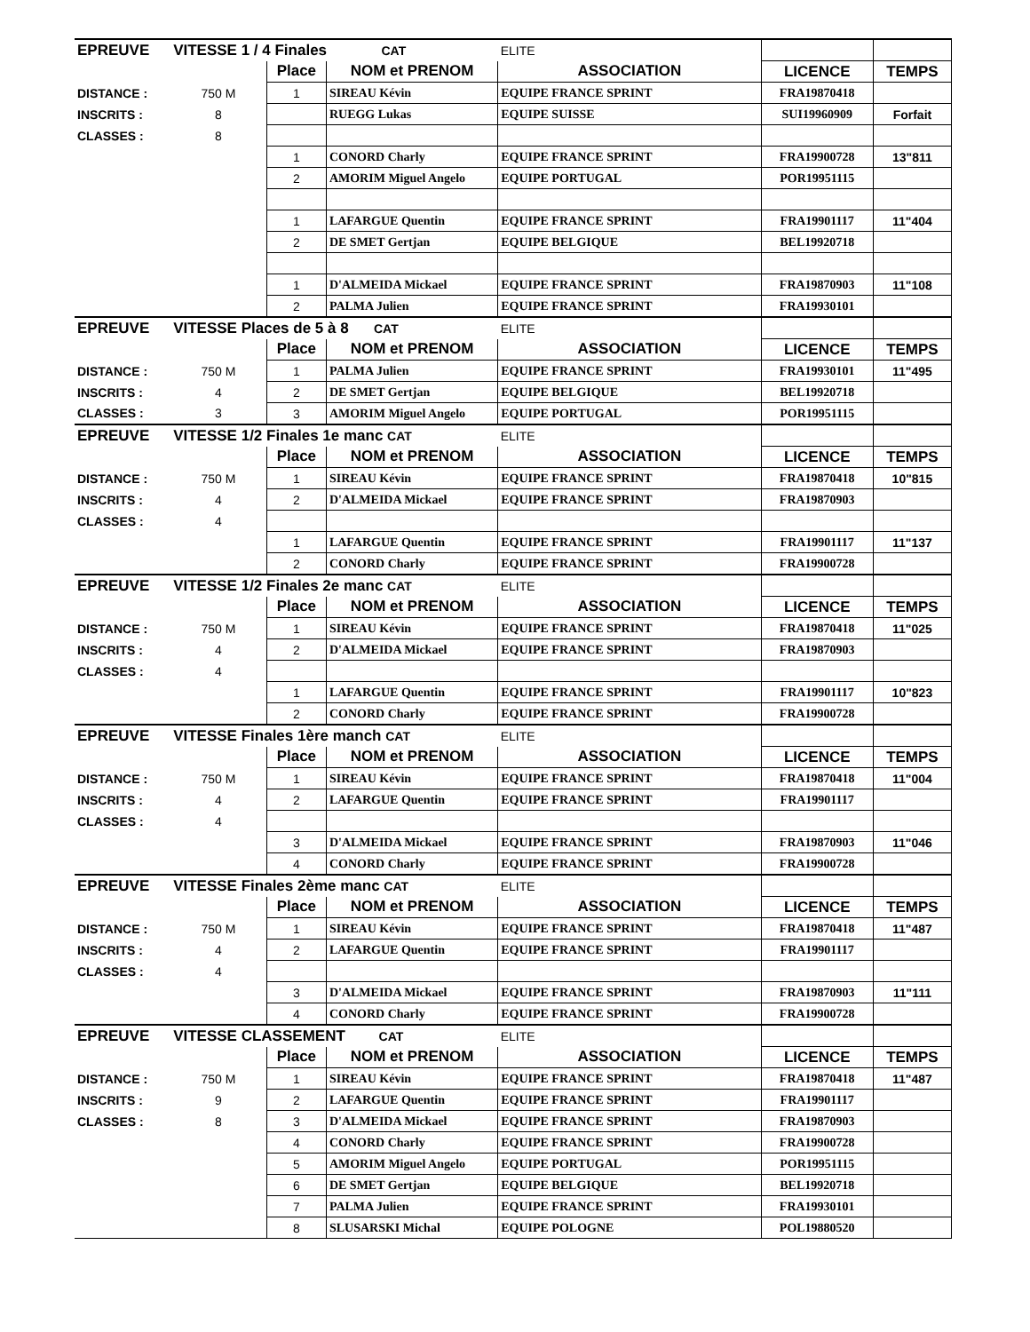| EPREUVE | VITESSE 1 / 4 Finales CAT | | | ELITE | | |
| | | Place | NOM et PRENOM | ASSOCIATION | LICENCE | TEMPS |
| DISTANCE : | 750 M | 1 | SIREAU Kévin | EQUIPE FRANCE SPRINT | FRA19870418 | |
| INSCRITS : | 8 | | RUEGG Lukas | EQUIPE SUISSE | SUI19960909 | Forfait |
| CLASSES : | 8 | | | | | |
| | | 1 | CONORD Charly | EQUIPE FRANCE SPRINT | FRA19900728 | 13"811 |
| | | 2 | AMORIM Miguel Angelo | EQUIPE PORTUGAL | POR19951115 | |
| | | 1 | LAFARGUE Quentin | EQUIPE FRANCE SPRINT | FRA19901117 | 11"404 |
| | | 2 | DE SMET Gertjan | EQUIPE BELGIQUE | BEL19920718 | |
| | | 1 | D'ALMEIDA Mickael | EQUIPE FRANCE SPRINT | FRA19870903 | 11"108 |
| | | 2 | PALMA Julien | EQUIPE FRANCE SPRINT | FRA19930101 | |
| EPREUVE | VITESSE Places de 5 à 8 CAT | | | ELITE | | |
| | | Place | NOM et PRENOM | ASSOCIATION | LICENCE | TEMPS |
| DISTANCE : | 750 M | 1 | PALMA Julien | EQUIPE FRANCE SPRINT | FRA19930101 | 11"495 |
| INSCRITS : | 4 | 2 | DE SMET Gertjan | EQUIPE BELGIQUE | BEL19920718 | |
| CLASSES : | 3 | 3 | AMORIM Miguel Angelo | EQUIPE PORTUGAL | POR19951115 | |
| EPREUVE | VITESSE 1/2 Finales 1e manc CAT | | | ELITE | | |
| | | Place | NOM et PRENOM | ASSOCIATION | LICENCE | TEMPS |
| DISTANCE : | 750 M | 1 | SIREAU Kévin | EQUIPE FRANCE SPRINT | FRA19870418 | 10"815 |
| INSCRITS : | 4 | 2 | D'ALMEIDA Mickael | EQUIPE FRANCE SPRINT | FRA19870903 | |
| CLASSES : | 4 | | | | | |
| | | 1 | LAFARGUE Quentin | EQUIPE FRANCE SPRINT | FRA19901117 | 11"137 |
| | | 2 | CONORD Charly | EQUIPE FRANCE SPRINT | FRA19900728 | |
| EPREUVE | VITESSE 1/2 Finales 2e manc CAT | | | ELITE | | |
| | | Place | NOM et PRENOM | ASSOCIATION | LICENCE | TEMPS |
| DISTANCE : | 750 M | 1 | SIREAU Kévin | EQUIPE FRANCE SPRINT | FRA19870418 | 11"025 |
| INSCRITS : | 4 | 2 | D'ALMEIDA Mickael | EQUIPE FRANCE SPRINT | FRA19870903 | |
| CLASSES : | 4 | | | | | |
| | | 1 | LAFARGUE Quentin | EQUIPE FRANCE SPRINT | FRA19901117 | 10"823 |
| | | 2 | CONORD Charly | EQUIPE FRANCE SPRINT | FRA19900728 | |
| EPREUVE | VITESSE Finales 1ère manch CAT | | | ELITE | | |
| | | Place | NOM et PRENOM | ASSOCIATION | LICENCE | TEMPS |
| DISTANCE : | 750 M | 1 | SIREAU Kévin | EQUIPE FRANCE SPRINT | FRA19870418 | 11"004 |
| INSCRITS : | 4 | 2 | LAFARGUE Quentin | EQUIPE FRANCE SPRINT | FRA19901117 | |
| CLASSES : | 4 | | | | | |
| | | 3 | D'ALMEIDA Mickael | EQUIPE FRANCE SPRINT | FRA19870903 | 11"046 |
| | | 4 | CONORD Charly | EQUIPE FRANCE SPRINT | FRA19900728 | |
| EPREUVE | VITESSE Finales 2ème manc CAT | | | ELITE | | |
| | | Place | NOM et PRENOM | ASSOCIATION | LICENCE | TEMPS |
| DISTANCE : | 750 M | 1 | SIREAU Kévin | EQUIPE FRANCE SPRINT | FRA19870418 | 11"487 |
| INSCRITS : | 4 | 2 | LAFARGUE Quentin | EQUIPE FRANCE SPRINT | FRA19901117 | |
| CLASSES : | 4 | | | | | |
| | | 3 | D'ALMEIDA Mickael | EQUIPE FRANCE SPRINT | FRA19870903 | 11"111 |
| | | 4 | CONORD Charly | EQUIPE FRANCE SPRINT | FRA19900728 | |
| EPREUVE | VITESSE CLASSEMENT CAT | | | ELITE | | |
| | | Place | NOM et PRENOM | ASSOCIATION | LICENCE | TEMPS |
| DISTANCE : | 750 M | 1 | SIREAU Kévin | EQUIPE FRANCE SPRINT | FRA19870418 | 11"487 |
| INSCRITS : | 9 | 2 | LAFARGUE Quentin | EQUIPE FRANCE SPRINT | FRA19901117 | |
| CLASSES : | 8 | 3 | D'ALMEIDA Mickael | EQUIPE FRANCE SPRINT | FRA19870903 | |
| | | 4 | CONORD Charly | EQUIPE FRANCE SPRINT | FRA19900728 | |
| | | 5 | AMORIM Miguel Angelo | EQUIPE PORTUGAL | POR19951115 | |
| | | 6 | DE SMET Gertjan | EQUIPE BELGIQUE | BEL19920718 | |
| | | 7 | PALMA Julien | EQUIPE FRANCE SPRINT | FRA19930101 | |
| | | 8 | SLUSARSKI Michal | EQUIPE POLOGNE | POL19880520 | |